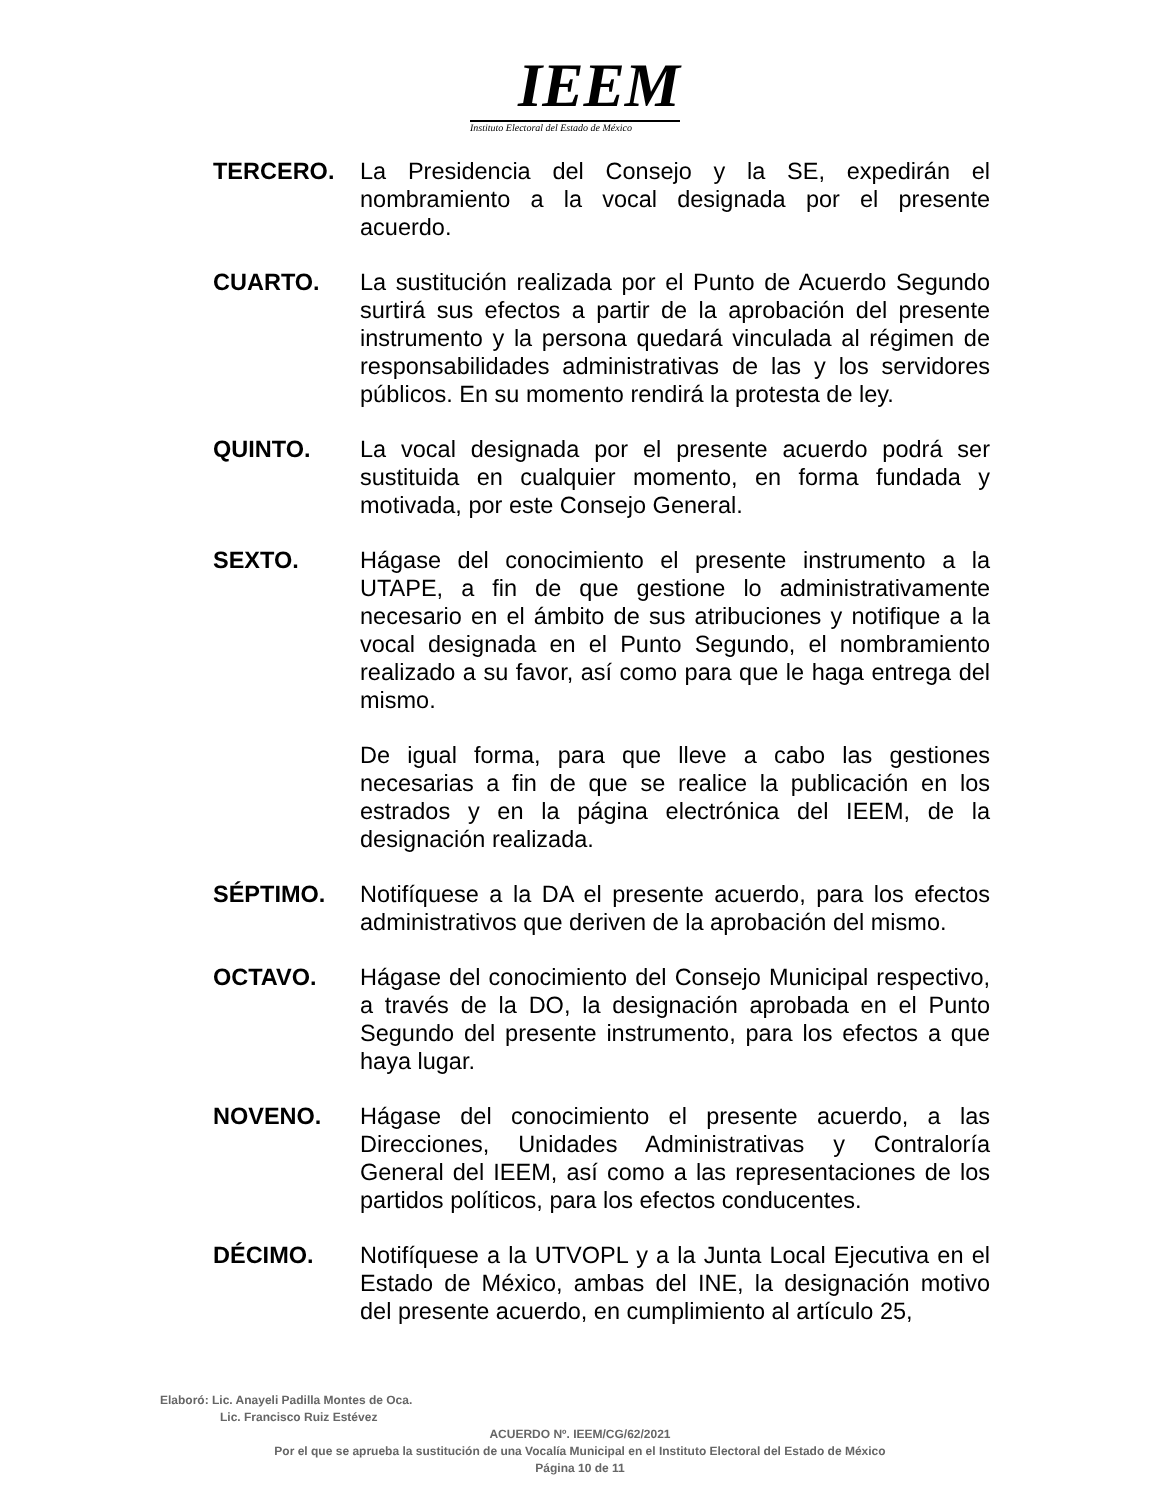IEEM
Instituto Electoral del Estado de México
TERCERO. La Presidencia del Consejo y la SE, expedirán el nombramiento a la vocal designada por el presente acuerdo.
CUARTO. La sustitución realizada por el Punto de Acuerdo Segundo surtirá sus efectos a partir de la aprobación del presente instrumento y la persona quedará vinculada al régimen de responsabilidades administrativas de las y los servidores públicos. En su momento rendirá la protesta de ley.
QUINTO. La vocal designada por el presente acuerdo podrá ser sustituida en cualquier momento, en forma fundada y motivada, por este Consejo General.
SEXTO. Hágase del conocimiento el presente instrumento a la UTAPE, a fin de que gestione lo administrativamente necesario en el ámbito de sus atribuciones y notifique a la vocal designada en el Punto Segundo, el nombramiento realizado a su favor, así como para que le haga entrega del mismo.
De igual forma, para que lleve a cabo las gestiones necesarias a fin de que se realice la publicación en los estrados y en la página electrónica del IEEM, de la designación realizada.
SÉPTIMO. Notifíquese a la DA el presente acuerdo, para los efectos administrativos que deriven de la aprobación del mismo.
OCTAVO. Hágase del conocimiento del Consejo Municipal respectivo, a través de la DO, la designación aprobada en el Punto Segundo del presente instrumento, para los efectos a que haya lugar.
NOVENO. Hágase del conocimiento el presente acuerdo, a las Direcciones, Unidades Administrativas y Contraloría General del IEEM, así como a las representaciones de los partidos políticos, para los efectos conducentes.
DÉCIMO. Notifíquese a la UTVOPL y a la Junta Local Ejecutiva en el Estado de México, ambas del INE, la designación motivo del presente acuerdo, en cumplimiento al artículo 25,
Elaboró: Lic. Anayeli Padilla Montes de Oca.
Lic. Francisco Ruiz Estévez
ACUERDO Nº. IEEM/CG/62/2021
Por el que se aprueba la sustitución de una Vocalía Municipal en el Instituto Electoral del Estado de México
Página 10 de 11